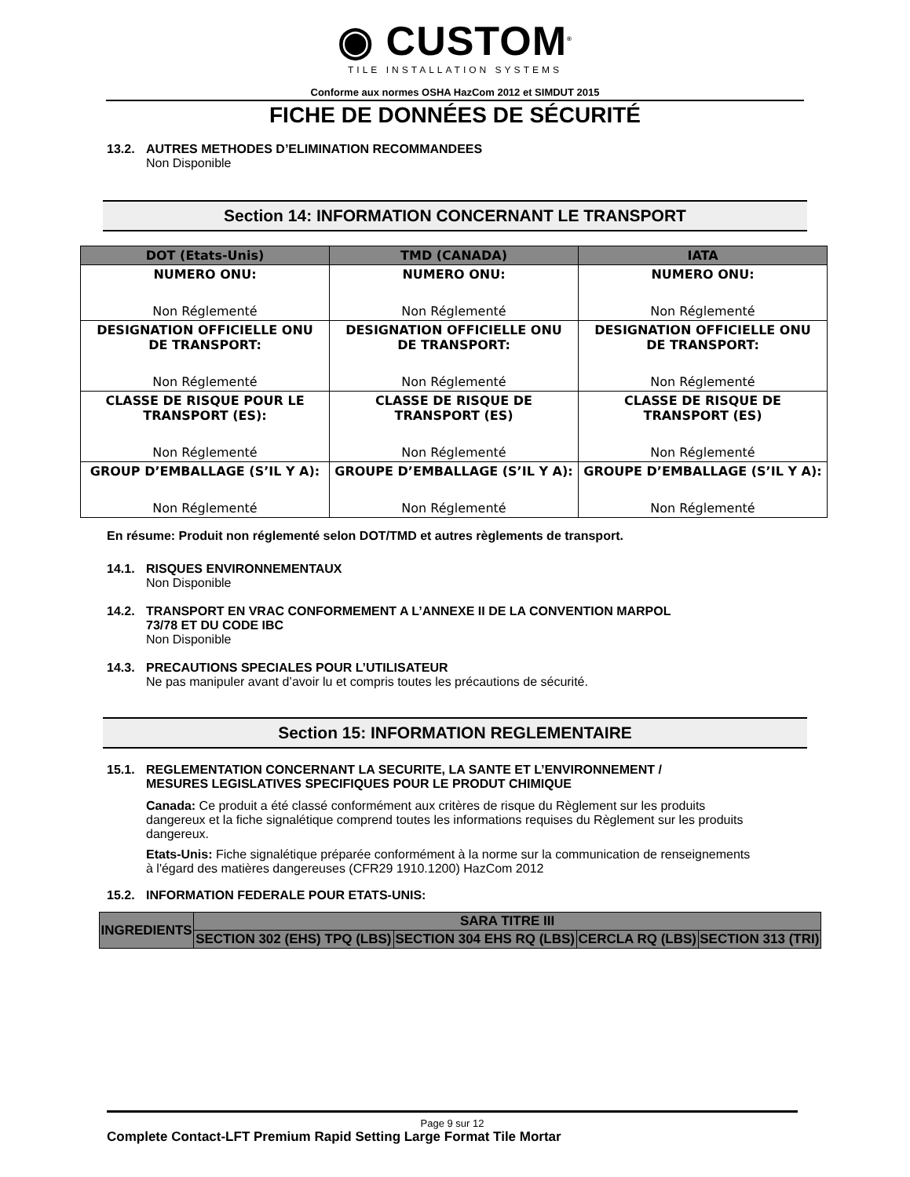◉ CUSTOM<sup>®</sup>
TILE INSTALLATION SYSTEMS
Conforme aux normes OSHA HazCom 2012 et SIMDUT 2015
FICHE DE DONNÉES DE SÉCURITÉ
13.2. AUTRES METHODES D’ELIMINATION RECOMMANDEES
Non Disponible
Section 14: INFORMATION CONCERNANT LE TRANSPORT
| DOT (Etats-Unis) | TMD (CANADA) | IATA |
| --- | --- | --- |
| NUMERO ONU: Non Réglementé | NUMERO ONU: Non Réglementé | NUMERO ONU: Non Réglementé |
| DESIGNATION OFFICIELLE ONU DE TRANSPORT: Non Réglementé | DESIGNATION OFFICIELLE ONU DE TRANSPORT: Non Réglementé | DESIGNATION OFFICIELLE ONU DE TRANSPORT: Non Réglementé |
| CLASSE DE RISQUE POUR LE TRANSPORT (ES): Non Réglementé | CLASSE DE RISQUE DE TRANSPORT (ES) Non Réglementé | CLASSE DE RISQUE DE TRANSPORT (ES) Non Réglementé |
| GROUP D’EMBALLAGE (S’IL Y A): Non Réglementé | GROUPE D’EMBALLAGE (S’IL Y A): Non Réglementé | GROUPE D’EMBALLAGE (S’IL Y A): Non Réglementé |
En résume: Produit non réglementé selon DOT/TMD et autres règlements de transport.
14.1. RISQUES ENVIRONNEMENTAUX
Non Disponible
14.2. TRANSPORT EN VRAC CONFORMEMENT A L’ANNEXE II DE LA CONVENTION MARPOL
73/78 ET DU CODE IBC
Non Disponible
14.3. PRECAUTIONS SPECIALES POUR L’UTILISATEUR
Ne pas manipuler avant d’avoir lu et compris toutes les précautions de sécurité.
Section 15: INFORMATION REGLEMENTAIRE
15.1. REGLEMENTATION CONCERNANT LA SECURITE, LA SANTE ET L’ENVIRONNEMENT /
MESURES LEGISLATIVES SPECIFIQUES POUR LE PRODUT CHIMIQUE
Canada: Ce produit a été classé conformément aux critères de risque du Règlement sur les produits dangereux et la fiche signalétique comprend toutes les informations requises du Règlement sur les produits dangereux.
Etats-Unis: Fiche signalétique préparée conformément à la norme sur la communication de renseignements à l'égard des matières dangereuses (CFR29 1910.1200) HazCom 2012
15.2. INFORMATION FEDERALE POUR ETATS-UNIS:
| INGREDIENTS | SARA TITRE III | | | |
| --- | --- | --- | --- | --- |
| | SECTION 302 (EHS) TPQ (LBS) | SECTION 304 EHS RQ (LBS) | CERCLA RQ (LBS) | SECTION 313 (TRI) |
Page 9 sur 12
Complete Contact-LFT Premium Rapid Setting Large Format Tile Mortar